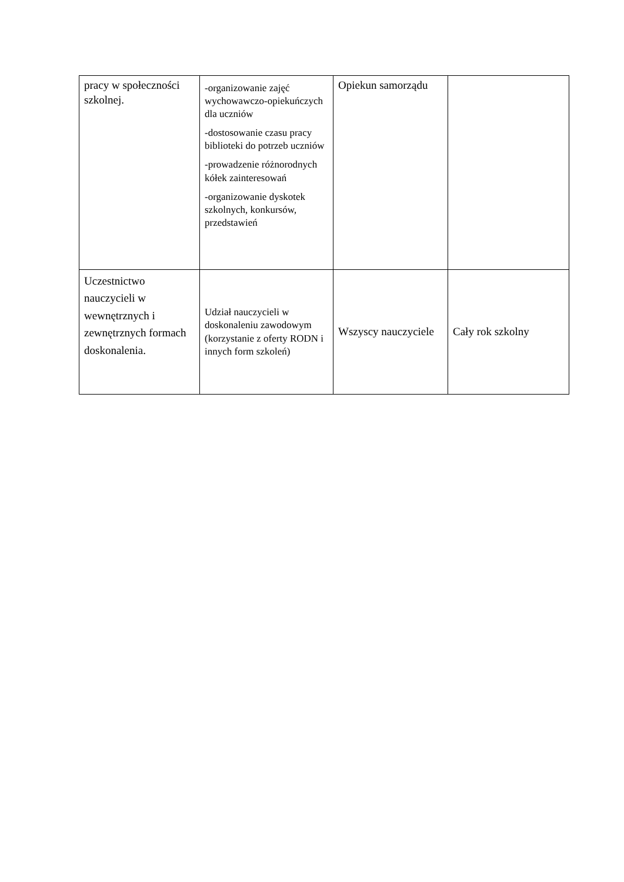| pracy w społeczności szkolnej. | -organizowanie zajęć wychowawczo-opiekuńczych dla uczniów -dostosowanie czasu pracy biblioteki do potrzeb uczniów -prowadzenie różnorodnych kółek zainteresowań -organizowanie dyskotek szkolnych, konkursów, przedstawień | Opiekun samorządu | |
| Uczestnictwo nauczycieli w wewnętrznych i zewnętrznych formach doskonalenia. | Udział nauczycieli w doskonaleniu zawodowym (korzystanie z oferty RODN i innych form szkoleń) | Wszyscy nauczyciele | Cały rok szkolny |